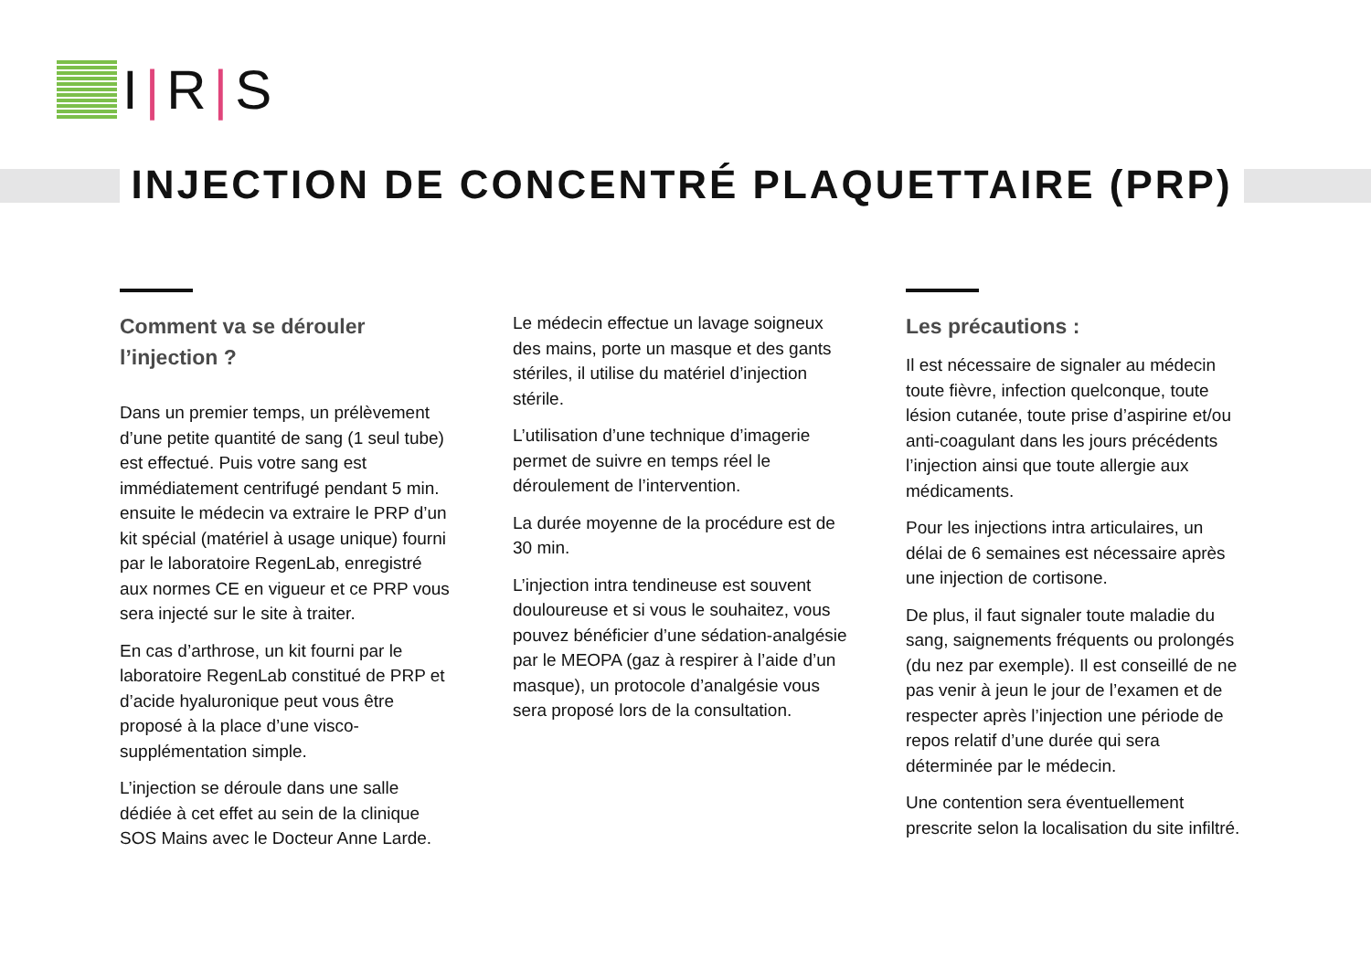I |R |S
INJECTION DE CONCENTRÉ PLAQUETTAIRE (PRP)
Comment va se dérouler l’injection ?
Dans un premier temps, un prélèvement d’une petite quantité de sang (1 seul tube) est effectué. Puis votre sang est immédiatement centrifugé pendant 5 min. ensuite le médecin va extraire le PRP d’un kit spécial (matériel à usage unique) fourni par le laboratoire RegenLab, enregistré aux normes CE en vigueur et ce PRP vous sera injecté sur le site à traiter.
En cas d’arthrose, un kit fourni par le laboratoire RegenLab constitué de PRP et d’acide hyaluronique peut vous être proposé à la place d’une visco-supplémentation simple.
L’injection se déroule dans une salle dédiée à cet effet au sein de la clinique SOS Mains avec le Docteur Anne Larde.
Le médecin effectue un lavage soigneux des mains, porte un masque et des gants stériles, il utilise du matériel d’injection stérile.
L’utilisation d’une technique d’imagerie permet de suivre en temps réel le déroulement de l’intervention.
La durée moyenne de la procédure est de 30 min.
L’injection intra tendineuse est souvent douloureuse et si vous le souhaitez, vous pouvez bénéficier d’une sédation-analgésie par le MEOPA (gaz à respirer à l’aide d’un masque), un protocole d’analgésie vous sera proposé lors de la consultation.
Les précautions :
Il est nécessaire de signaler au médecin toute fièvre, infection quelconque, toute lésion cutanée, toute prise d’aspirine et/ou anti-coagulant dans les jours précédents l’injection ainsi que toute allergie aux médicaments.
Pour les injections intra articulaires, un délai de 6 semaines est nécessaire après une injection de cortisone.
De plus, il faut signaler toute maladie du sang, saignements fréquents ou prolongés (du nez par exemple). Il est conseillé de ne pas venir à jeun le jour de l’examen et de respecter après l’injection une période de repos relatif d’une durée qui sera déterminée par le médecin.
Une contention sera éventuellement prescrite selon la localisation du site infiltré.